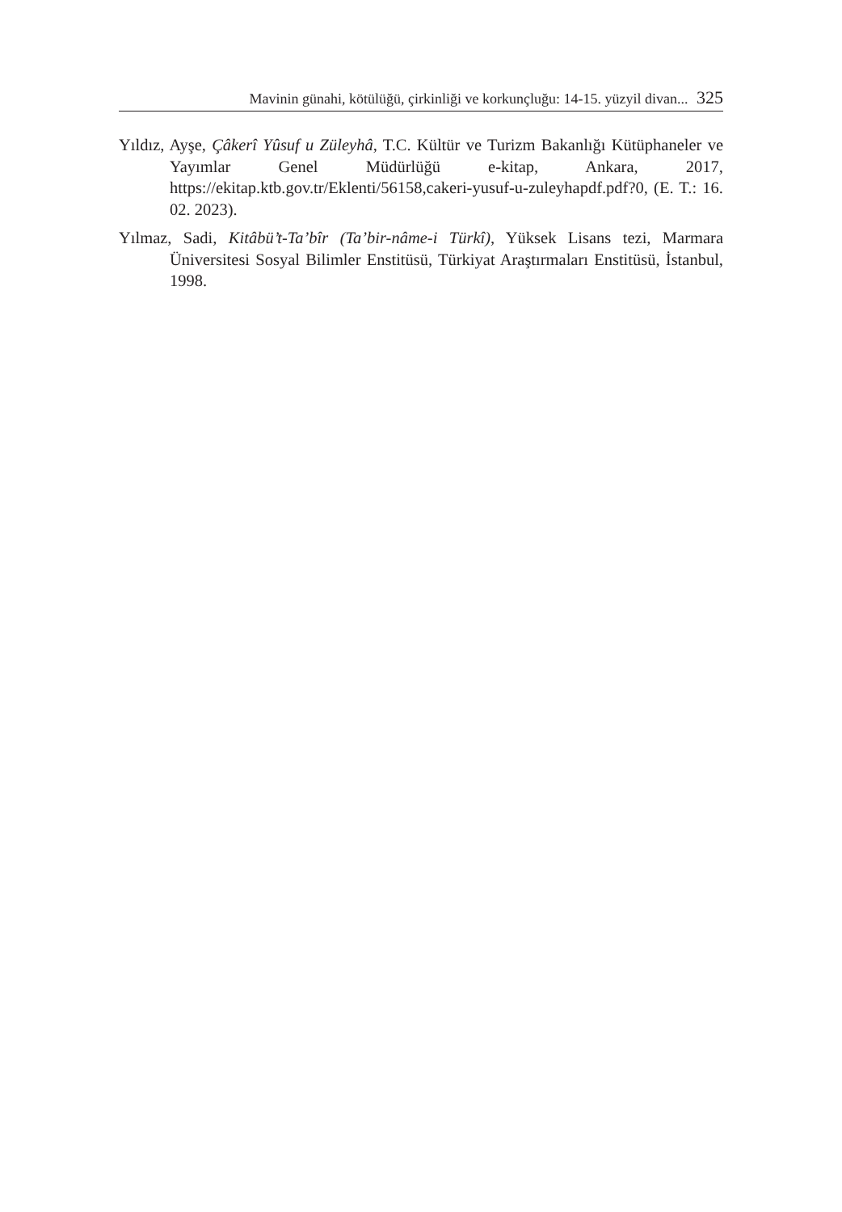Mavinin günahi, kötülüğü, çirkinliği ve korkunçluğu: 14-15. yüzyil divan... 325
Yıldız, Ayşe, Çâkerî Yûsuf u Züleyhâ, T.C. Kültür ve Turizm Bakanlığı Kütüphaneler ve Yayımlar Genel Müdürlüğü e-kitap, Ankara, 2017, https://ekitap.ktb.gov.tr/Eklenti/56158,cakeri-yusuf-u-zuleyhapdf.pdf?0, (E. T.: 16. 02. 2023).
Yılmaz, Sadi, Kitâbü’t-Ta’bîr (Ta’bir-nâme-i Türkî), Yüksek Lisans tezi, Marmara Üniversitesi Sosyal Bilimler Enstitüsü, Türkiyat Araştırmaları Enstitüsü, İstanbul, 1998.